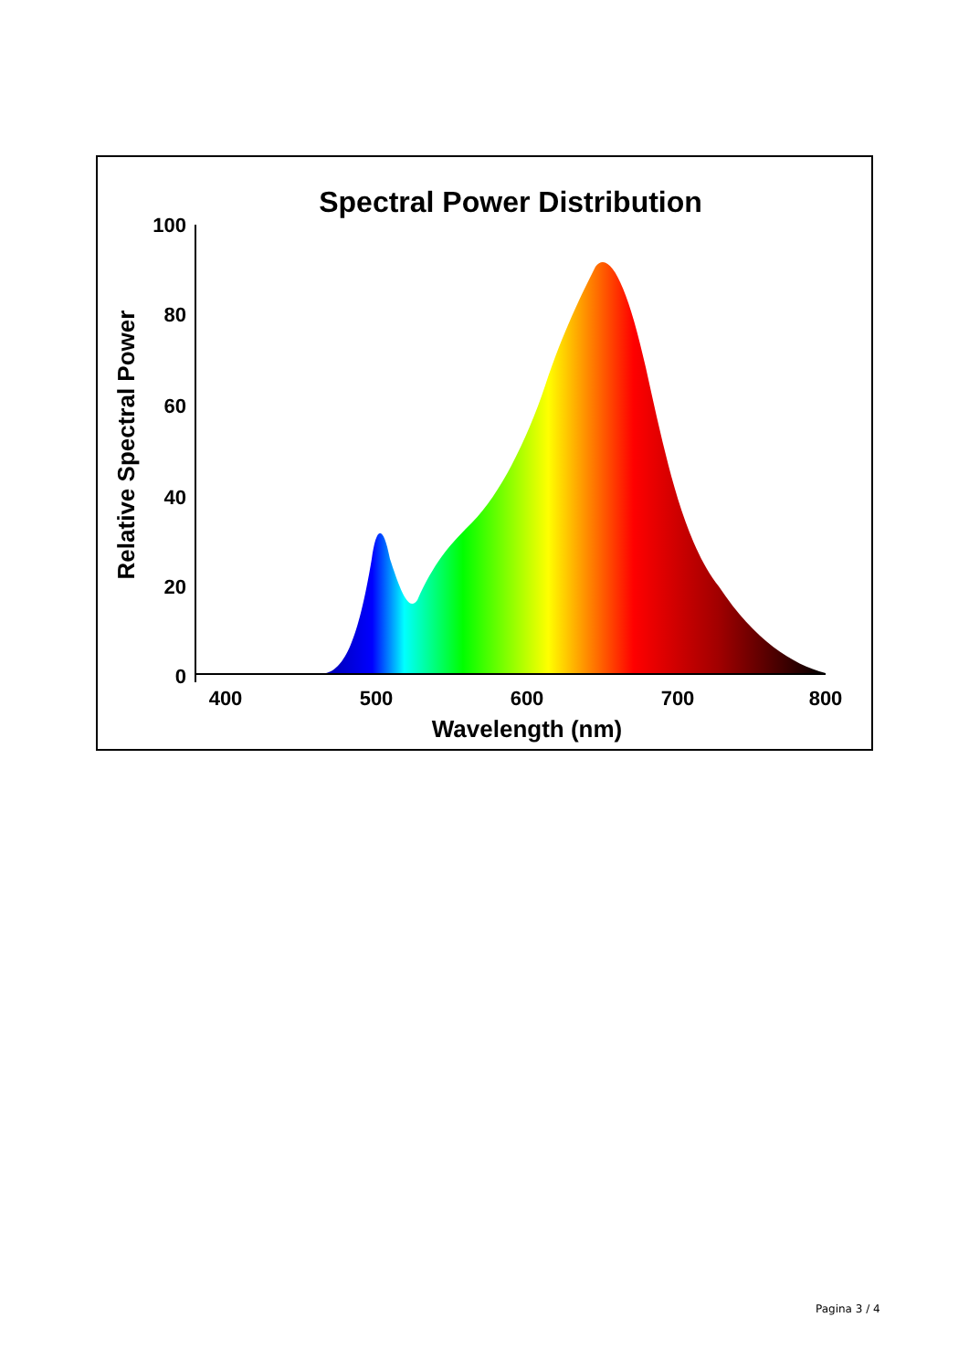Spectral Power Distribution
100
80
60
40
20
0
400
500
600
700
800
Wavelength (nm)
Relative Spectral Power
Pagina 3 / 4